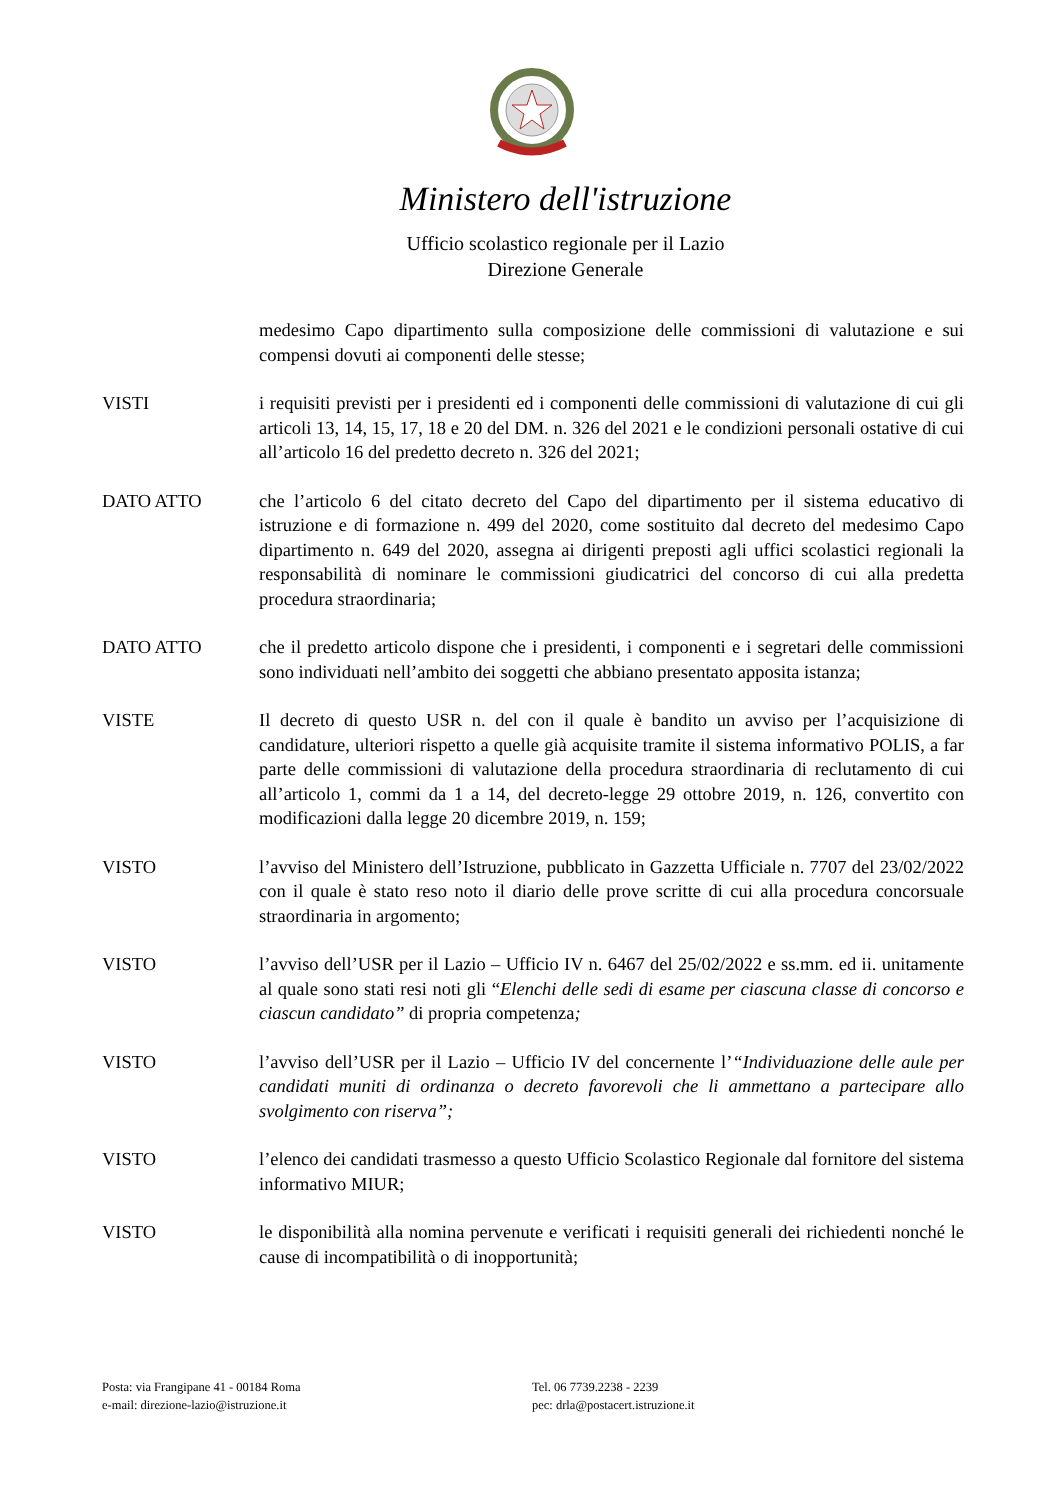Ministero dell'istruzione
Ufficio scolastico regionale per il Lazio
Direzione Generale
medesimo Capo dipartimento sulla composizione delle commissioni di valutazione e sui compensi dovuti ai componenti delle stesse;
VISTI i requisiti previsti per i presidenti ed i componenti delle commissioni di valutazione di cui gli articoli 13, 14, 15, 17, 18 e 20 del DM. n. 326 del 2021 e le condizioni personali ostative di cui all’articolo 16 del predetto decreto n. 326 del 2021;
DATO ATTO che l’articolo 6 del citato decreto del Capo del dipartimento per il sistema educativo di istruzione e di formazione n. 499 del 2020, come sostituito dal decreto del medesimo Capo dipartimento n. 649 del 2020, assegna ai dirigenti preposti agli uffici scolastici regionali la responsabilità di nominare le commissioni giudicatrici del concorso di cui alla predetta procedura straordinaria;
DATO ATTO che il predetto articolo dispone che i presidenti, i componenti e i segretari delle commissioni sono individuati nell’ambito dei soggetti che abbiano presentato apposita istanza;
VISTE Il decreto di questo USR n. del con il quale è bandito un avviso per l’acquisizione di candidature, ulteriori rispetto a quelle già acquisite tramite il sistema informativo POLIS, a far parte delle commissioni di valutazione della procedura straordinaria di reclutamento di cui all’articolo 1, commi da 1 a 14, del decreto-legge 29 ottobre 2019, n. 126, convertito con modificazioni dalla legge 20 dicembre 2019, n. 159;
VISTO l’avviso del Ministero dell’Istruzione, pubblicato in Gazzetta Ufficiale n. 7707 del 23/02/2022 con il quale è stato reso noto il diario delle prove scritte di cui alla procedura concorsuale straordinaria in argomento;
VISTO l’avviso dell’USR per il Lazio – Ufficio IV n. 6467 del 25/02/2022 e ss.mm. ed ii. unitamente al quale sono stati resi noti gli “Elenchi delle sedi di esame per ciascuna classe di concorso e ciascun candidato” di propria competenza;
VISTO l’avviso dell’USR per il Lazio – Ufficio IV del concernente l’“Individuazione delle aule per candidati muniti di ordinanza o decreto favorevoli che li ammettano a partecipare allo svolgimento con riserva”;
VISTO l’elenco dei candidati trasmesso a questo Ufficio Scolastico Regionale dal fornitore del sistema informativo MIUR;
VISTO le disponibilità alla nomina pervenute e verificati i requisiti generali dei richiedenti nonché le cause di incompatibilità o di inopportunità;
Posta: via Frangipane 41 - 00184 Roma
e-mail: direzione-lazio@istruzione.it
Tel. 06 7739.2238 - 2239
pec: drla@postacert.istruzione.it